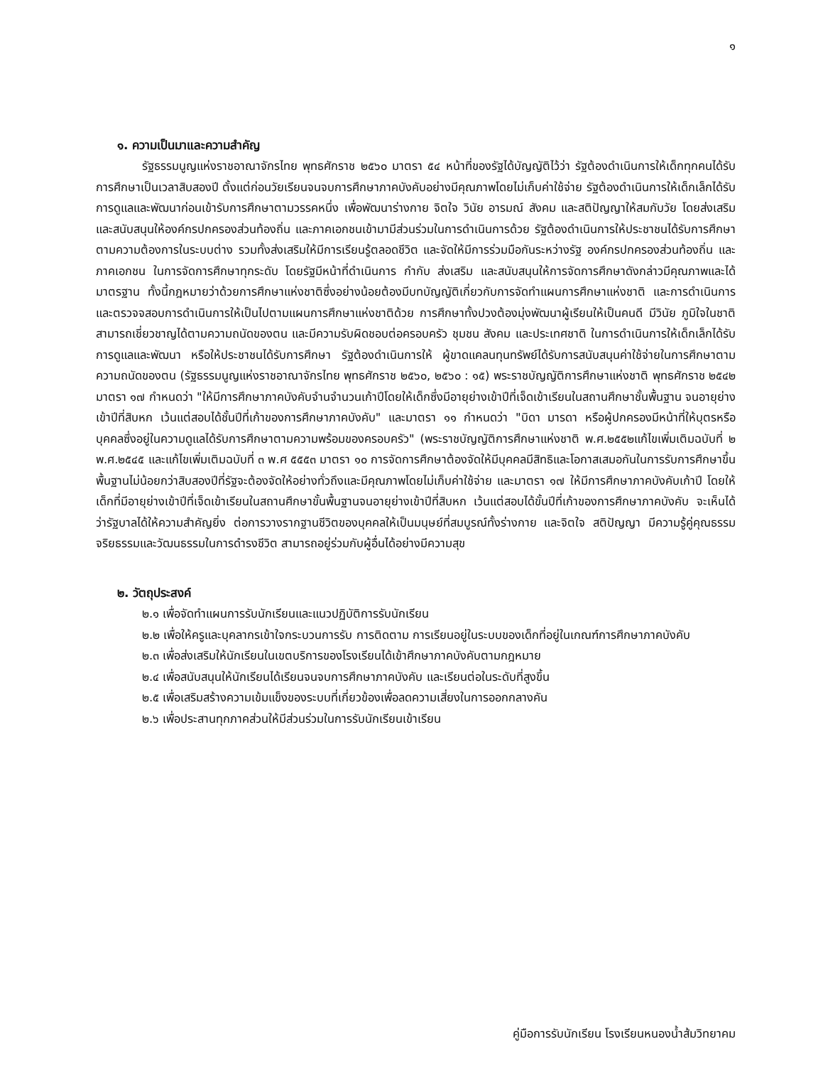๑
๑. ความเป็นมาและความสำคัญ
รัฐธรรมนูญแห่งราชอาณาจักรไทย พุทธศักราช ๒๕๖๐ มาตรา ๕๔ หน้าที่ของรัฐได้บัญญัติไว้ว่า รัฐต้องดำเนินการให้เด็กทุกคนได้รับการศึกษาเป็นเวลาสิบสองปี ตั้งแต่ก่อนวัยเรียนจนจบการศึกษาภาคบังคับอย่างมีคุณภาพโดยไม่เก็บค่าใช้จ่าย รัฐต้องดำเนินการให้เด็กเล็กได้รับการดูแลและพัฒนาก่อนเข้ารับการศึกษาตามวรรคหนึ่ง เพื่อพัฒนาร่างกาย จิตใจ วินัย อารมณ์ สังคม และสติปัญญาให้สมกับวัย โดยส่งเสริมและสนับสนุนให้องค์กรปกครองส่วนท้องถิ่น และภาคเอกชนเข้ามามีส่วนร่วมในการดำเนินการด้วย รัฐต้องดำเนินการให้ประชาชนได้รับการศึกษาตามความต้องการในระบบต่าง รวมทั้งส่งเสริมให้มีการเรียนรู้ตลอดชีวิต และจัดให้มีการร่วมมือกันระหว่างรัฐ องค์กรปกครองส่วนท้องถิ่น และภาคเอกชน ในการจัดการศึกษาทุกระดับ โดยรัฐมีหน้าที่ดำเนินการ กำกับ ส่งเสริม และสนับสนุนให้การจัดการศึกษาดังกล่าวมีคุณภาพและได้มาตรฐาน ทั้งนี้กฎหมายว่าด้วยการศึกษาแห่งชาติซึ่งอย่างน้อยต้องมีบทบัญญัติเกี่ยวกับการจัดทำแผนการศึกษาแห่งชาติ และการดำเนินการและตรวจจสอบการดำเนินการให้เป็นไปตามแผนการศึกษาแห่งชาติด้วย การศึกษาทั้งปวงต้องมุ่งพัฒนาผู้เรียนให้เป็นคนดี มีวินัย ภูมิใจในชาติ สามารถเชี่ยวชาญได้ตามความถนัดของตน และมีความรับผิดชอบต่อครอบครัว ชุมชน สังคม และประเทศชาติ ในการดำเนินการให้เด็กเล็กได้รับการดูแลและพัฒนา หรือให้ประชาชนได้รับการศึกษา รัฐต้องดำเนินการให้ ผู้ขาดแคลนทุนทรัพย์ได้รับการสนับสนุนค่าใช้จ่ายในการศึกษาตามความถนัดของตน (รัฐธรรมนูญแห่งราชอาณาจักรไทย พุทธศักราช ๒๕๖๐, ๒๕๖๐ : ๑๕) พระราชบัญญัติการศึกษาแห่งชาติ พุทธศักราช ๒๕๔๒ มาตรา ๑๗ กำหนดว่า "ให้มีการศึกษาภาคบังคับจำนจำนวนเก้าปีโดยให้เด็กซึ่งมีอายุย่างเข้าปีที่เจ็ดเข้าเรียนในสถานศึกษาชั้นพื้นฐาน จนอายุย่างเข้าปีที่สิบหก เว้นแต่สอบได้ชั้นปีที่เก้าของการศึกษาภาคบังคับ" และมาตรา ๑๑ กำหนดว่า "บิดา มารดา หรือผู้ปกครองมีหน้าที่ให้บุตรหรือบุคคลซึ่งอยู่ในความดูแลได้รับการศึกษาตามความพร้อมของครอบครัว" (พระราชบัญญัติการศึกษาแห่งชาติ พ.ศ.๒๕๕๒แก้ไขเพิ่มเติมฉบับที่ ๒ พ.ศ.๒๕๔๕ และแก้ไขเพิ่มเติมฉบับที่ ๓ พ.ศ ๕๕๕๓ มาตรา ๑๐ การจัดการศึกษาต้องจัดให้มีบุคคลมีสิทธิและโอกาสเสมอกันในการรับการศึกษาขึ้นพื้นฐานไม่น้อยกว่าสิบสองปีที่รัฐจะต้องจัดให้อย่างทั่วถึงและมีคุณภาพโดยไม่เก็บค่าใช้จ่าย และมาตรา ๑๗ ให้มีการศึกษาภาคบังคับเก้าปี โดยให้เด็กที่มีอายุย่างเข้าปีที่เจ็ดเข้าเรียนในสถานศึกษาขั้นพื้นฐานจนอายุย่างเข้าปีที่สิบหก เว้นแต่สอบได้ขั้นปีที่เก้าของการศึกษาภาคบังคับ จะเห็นได้ว่ารัฐบาลได้ให้ความสำคัญยิ่ง ต่อการวางรากฐานชีวิตของบุคคลให้เป็นมนุษย์ที่สมบูรณ์ทั้งร่างกาย และจิตใจ สติปัญญา มีความรู้คู่คุณธรรม จริยธรรมและวัฒนธรรมในการดำรงชีวิต สามารถอยู่ร่วมกับผู้อื่นได้อย่างมีความสุข
๒. วัตถุประสงค์
๒.๑ เพื่อจัดทำแผนการรับนักเรียนและแนวปฏิบัติการรับนักเรียน
๒.๒ เพื่อให้ครูและบุคลากรเข้าใจกระบวนการรับ การติดตาม การเรียนอยู่ในระบบของเด็กที่อยู่ในเกณฑ์การศึกษาภาคบังคับ
๒.๓ เพื่อส่งเสริมให้นักเรียนในเขตบริการของโรงเรียนได้เข้าศึกษาภาคบังคับตามกฎหมาย
๒.๔ เพื่อสนับสนุนให้นักเรียนได้เรียนจนจบการศึกษาภาคบังคับ และเรียนต่อในระดับที่สูงขึ้น
๒.๕ เพื่อเสริมสร้างความเข้มแข็งของระบบที่เกี่ยวข้องเพื่อลดความเสี่ยงในการออกกลางคัน
๒.๖ เพื่อประสานทุกภาคส่วนให้มีส่วนร่วมในการรับนักเรียนเข้าเรียน
คู่มือการรับนักเรียน โรงเรียนหนองน้ำส้มวิทยาคม